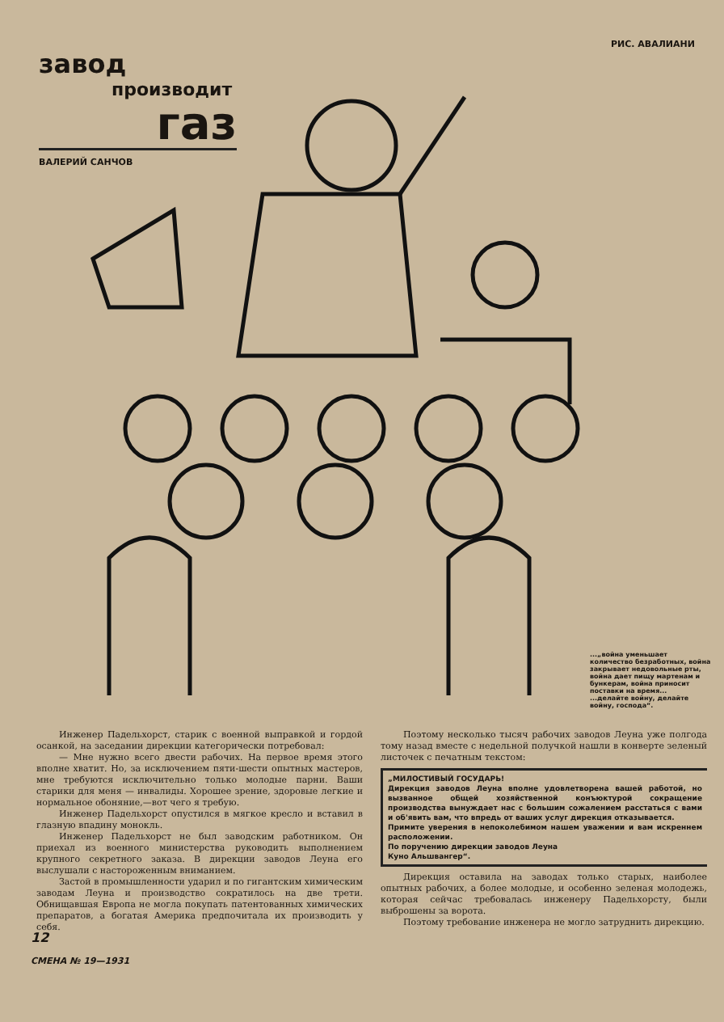РИС. АВАЛИАНИ
завод
производит
газ
ВАЛЕРИЙ САНЧОВ
...„война уменьшает количество безработных, война закрывает недовольные рты, война дает пищу мартенам и бункерам, война приносит поставки на время...
...делайте войну, делайте войну, господа“.
Инженер Падельхорст, старик с военной выправкой и гордой осанкой, на заседании дирекции категорически потребовал:
— Мне нужно всего двести рабочих. На первое время этого вполне хватит. Но, за исключением пяти-шести опытных мастеров, мне требуются исключительно только молодые парни. Ваши старики для меня — инвалиды. Хорошее зрение, здоровые легкие и нормальное обоняние,—вот чего я требую.
Инженер Падельхорст опустился в мягкое кресло и вставил в глазную впадину монокль.
Инженер Падельхорст не был заводским работником. Он приехал из военного министерства руководить выполнением крупного секретного заказа. В дирекции заводов Леуна его выслушали с настороженным вниманием.
Застой в промышленности ударил и по гигантским химическим заводам Леуна и производство сократилось на две трети. Обнищавшая Европа не могла покупать патентованных химических препаратов, а богатая Америка предпочитала их производить у себя.
Поэтому несколько тысяч рабочих заводов Леуна уже полгода тому назад вместе с недельной получкой нашли в конверте зеленый листочек с печатным текстом:
„МИЛОСТИВЫЙ ГОСУДАРЬ!
Дирекция заводов Леуна вполне удовлетворена вашей работой, но вызванное общей хозяйственной конъюктурой сокращение производства вынуждает нас с большим сожалением расстаться с вами и об'явить вам, что впредь от ваших услуг дирекция отказывается.
Примите уверения в непоколебимом нашем уважении и вам искреннем расположении.
По поручению дирекции заводов Леуна
Куно Альшвангер“.
Дирекция оставила на заводах только старых, наиболее опытных рабочих, а более молодые, и особенно зеленая молодежь, которая сейчас требовалась инженеру Падельхорсту, были выброшены за ворота.
Поэтому требование инженера не могло затруднить дирекцию.
12
СМЕНА № 19—1931